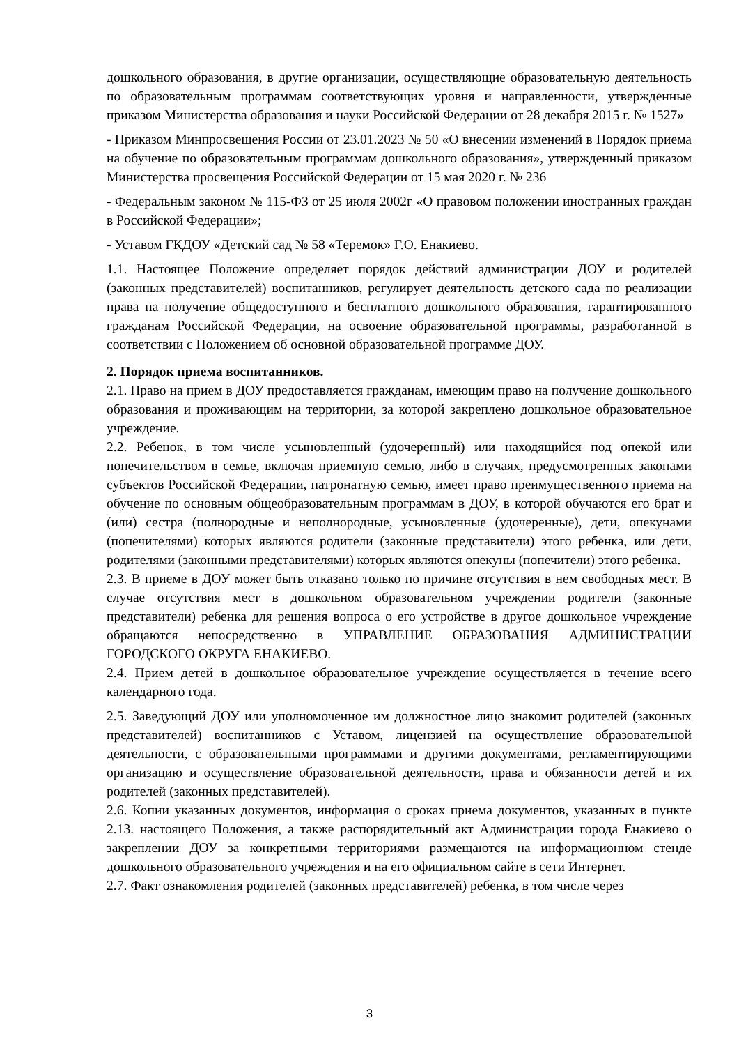дошкольного образования, в другие организации, осуществляющие образовательную деятельность по образовательным программам соответствующих уровня и направленности, утвержденные приказом Министерства образования и науки Российской Федерации от 28 декабря 2015 г. № 1527»
- Приказом Минпросвещения России от 23.01.2023 № 50 «О внесении изменений в Порядок приема на обучение по образовательным программам дошкольного образования», утвержденный приказом Министерства просвещения Российской Федерации от 15 мая 2020 г. № 236
- Федеральным законом № 115-ФЗ от 25 июля 2002г «О правовом положении иностранных граждан в Российской Федерации»;
- Уставом ГКДОУ «Детский сад № 58 «Теремок» Г.О. Енакиево.
1.1. Настоящее Положение определяет порядок действий администрации ДОУ и родителей (законных представителей) воспитанников, регулирует деятельность детского сада по реализации права на получение общедоступного и бесплатного дошкольного образования, гарантированного гражданам Российской Федерации, на освоение образовательной программы, разработанной в соответствии с Положением об основной образовательной программе ДОУ.
2. Порядок приема воспитанников.
2.1. Право на прием в ДОУ предоставляется гражданам, имеющим право на получение дошкольного образования и проживающим на территории, за которой закреплено дошкольное образовательное учреждение.
2.2. Ребенок, в том числе усыновленный (удочеренный) или находящийся под опекой или попечительством в семье, включая приемную семью, либо в случаях, предусмотренных законами субъектов Российской Федерации, патронатную семью, имеет право преимущественного приема на обучение по основным общеобразовательным программам в ДОУ, в которой обучаются его брат и (или) сестра (полнородные и неполнородные, усыновленные (удочеренные), дети, опекунами (попечителями) которых являются родители (законные представители) этого ребенка, или дети, родителями (законными представителями) которых являются опекуны (попечители) этого ребенка.
2.3. В приеме в ДОУ может быть отказано только по причине отсутствия в нем свободных мест. В случае отсутствия мест в дошкольном образовательном учреждении родители (законные представители) ребенка для решения вопроса о его устройстве в другое дошкольное учреждение обращаются непосредственно в УПРАВЛЕНИЕ ОБРАЗОВАНИЯ АДМИНИСТРАЦИИ ГОРОДСКОГО ОКРУГА ЕНАКИЕВО.
2.4. Прием детей в дошкольное образовательное учреждение осуществляется в течение всего календарного года.
2.5. Заведующий ДОУ или уполномоченное им должностное лицо знакомит родителей (законных представителей) воспитанников с Уставом, лицензией на осуществление образовательной деятельности, с образовательными программами и другими документами, регламентирующими организацию и осуществление образовательной деятельности, права и обязанности детей и их родителей (законных представителей).
2.6. Копии указанных документов, информация о сроках приема документов, указанных в пункте 2.13. настоящего Положения, а также распорядительный акт Администрации города Енакиево о закреплении ДОУ за конкретными территориями размещаются на информационном стенде дошкольного образовательного учреждения и на его официальном сайте в сети Интернет.
2.7. Факт ознакомления родителей (законных представителей) ребенка, в том числе через
3